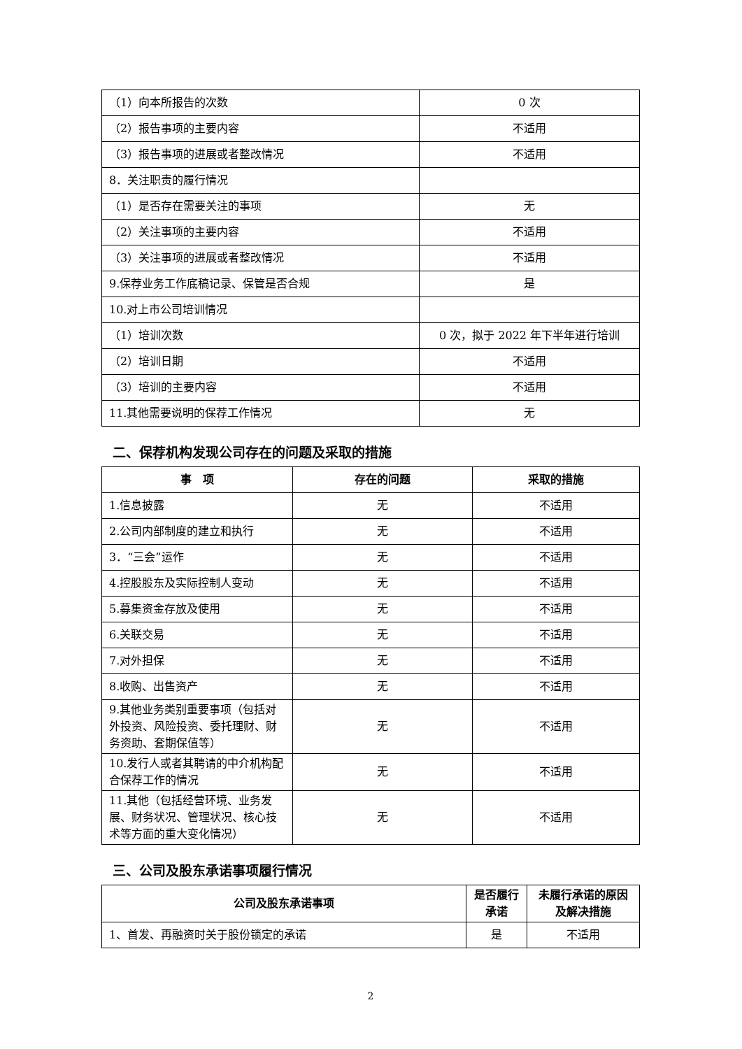| （1）向本所报告的次数 | 0 次 |
| （2）报告事项的主要内容 | 不适用 |
| （3）报告事项的进展或者整改情况 | 不适用 |
| 8．关注职责的履行情况 | |
| （1）是否存在需要关注的事项 | 无 |
| （2）关注事项的主要内容 | 不适用 |
| （3）关注事项的进展或者整改情况 | 不适用 |
| 9.保荐业务工作底稿记录、保管是否合规 | 是 |
| 10.对上市公司培训情况 | |
| （1）培训次数 | 0 次，拟于 2022 年下半年进行培训 |
| （2）培训日期 | 不适用 |
| （3）培训的主要内容 | 不适用 |
| 11.其他需要说明的保荐工作情况 | 无 |
二、保荐机构发现公司存在的问题及采取的措施
| 事 项 | 存在的问题 | 采取的措施 |
| --- | --- | --- |
| 1.信息披露 | 无 | 不适用 |
| 2.公司内部制度的建立和执行 | 无 | 不适用 |
| 3．“三会”运作 | 无 | 不适用 |
| 4.控股股东及实际控制人变动 | 无 | 不适用 |
| 5.募集资金存放及使用 | 无 | 不适用 |
| 6.关联交易 | 无 | 不适用 |
| 7.对外担保 | 无 | 不适用 |
| 8.收购、出售资产 | 无 | 不适用 |
| 9.其他业务类别重要事项（包括对外投资、风险投资、委托理财、财务资助、套期保值等） | 无 | 不适用 |
| 10.发行人或者其聘请的中介机构配合保荐工作的情况 | 无 | 不适用 |
| 11.其他（包括经营环境、业务发展、财务状况、管理状况、核心技术等方面的重大变化情况） | 无 | 不适用 |
三、公司及股东承诺事项履行情况
| 公司及股东承诺事项 | 是否履行承诺 | 未履行承诺的原因及解决措施 |
| --- | --- | --- |
| 1、首发、再融资时关于股份锁定的承诺 | 是 | 不适用 |
2